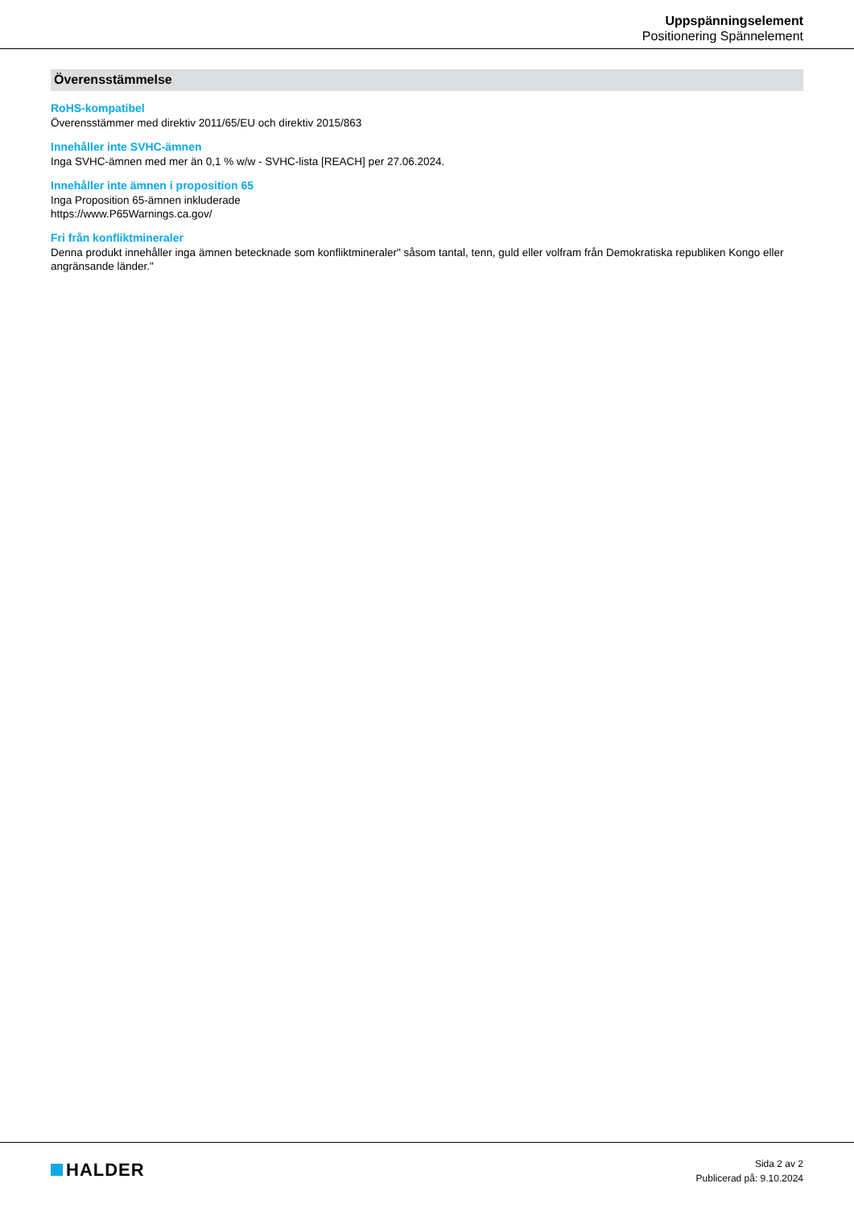Uppspänningselement
Positionering Spännelement
Överensstämmelse
RoHS-kompatibel
Överensstämmer med direktiv 2011/65/EU och direktiv 2015/863
Innehåller inte SVHC-ämnen
Inga SVHC-ämnen med mer än 0,1 % w/w - SVHC-lista [REACH] per 27.06.2024.
Innehåller inte ämnen i proposition 65
Inga Proposition 65-ämnen inkluderade
https://www.P65Warnings.ca.gov/
Fri från konfliktmineraler
Denna produkt innehåller inga ämnen betecknade som konfliktmineraler" såsom tantal, tenn, guld eller volfram från Demokratiska republiken Kongo eller angränsande länder."
HALDER
Sida 2 av 2
Publicerad på: 9.10.2024